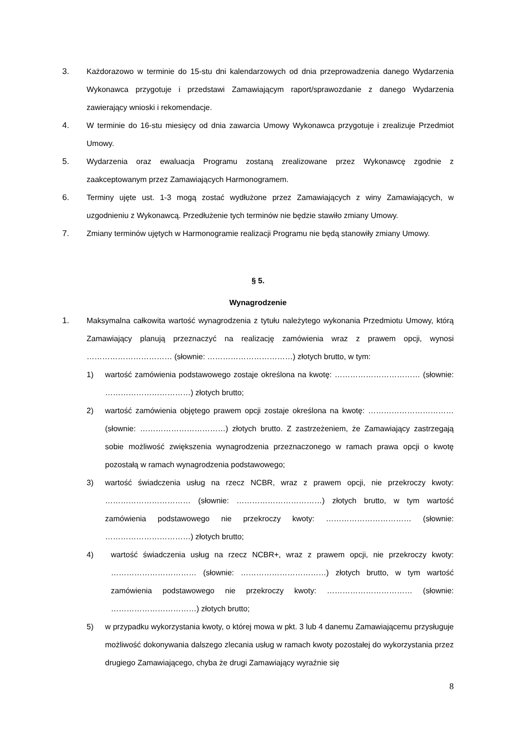3. Każdorazowo w terminie do 15-stu dni kalendarzowych od dnia przeprowadzenia danego Wydarzenia Wykonawca przygotuje i przedstawi Zamawiającym raport/sprawozdanie z danego Wydarzenia zawierający wnioski i rekomendacje.
4. W terminie do 16-stu miesięcy od dnia zawarcia Umowy Wykonawca przygotuje i zrealizuje Przedmiot Umowy.
5. Wydarzenia oraz ewaluacja Programu zostaną zrealizowane przez Wykonawcę zgodnie z zaakceptowanym przez Zamawiających Harmonogramem.
6. Terminy ujęte ust. 1-3 mogą zostać wydłużone przez Zamawiających z winy Zamawiających, w uzgodnieniu z Wykonawcą. Przedłużenie tych terminów nie będzie stawiło zmiany Umowy.
7. Zmiany terminów ujętych w Harmonogramie realizacji Programu nie będą stanowiły zmiany Umowy.
§ 5.
Wynagrodzenie
1. Maksymalna całkowita wartość wynagrodzenia z tytułu należytego wykonania Przedmiotu Umowy, którą Zamawiający planują przeznaczyć na realizację zamówienia wraz z prawem opcji, wynosi …………………………… (słownie: ……………………………) złotych brutto, w tym:
1) wartość zamówienia podstawowego zostaje określona na kwotę: …………………………… (słownie: ……………………………) złotych brutto;
2) wartość zamówienia objętego prawem opcji zostaje określona na kwotę: …………………………… (słownie: ……………………………) złotych brutto. Z zastrzeżeniem, że Zamawiający zastrzegają sobie możliwość zwiększenia wynagrodzenia przeznaczonego w ramach prawa opcji o kwotę pozostałą w ramach wynagrodzenia podstawowego;
3) wartość świadczenia usług na rzecz NCBR, wraz z prawem opcji, nie przekroczy kwoty: …………………………… (słownie: ……………………………) złotych brutto, w tym wartość zamówienia podstawowego nie przekroczy kwoty: …………………………… (słownie: ……………………………) złotych brutto;
4) wartość świadczenia usług na rzecz NCBR+, wraz z prawem opcji, nie przekroczy kwoty: …………………………… (słownie: ……………………………) złotych brutto, w tym wartość zamówienia podstawowego nie przekroczy kwoty: …………………………… (słownie: ……………………………) złotych brutto;
5) w przypadku wykorzystania kwoty, o której mowa w pkt. 3 lub 4 danemu Zamawiającemu przysługuje możliwość dokonywania dalszego zlecania usług w ramach kwoty pozostałej do wykorzystania przez drugiego Zamawiającego, chyba że drugi Zamawiający wyraźnie się
8